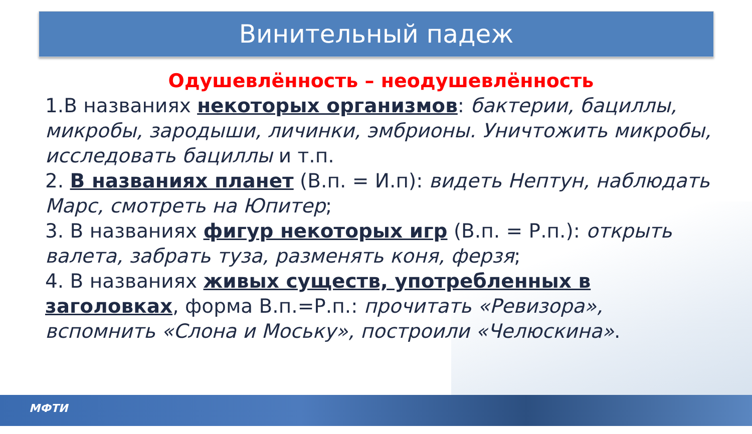Винительный падеж
Одушевлённость – неодушевлённость
1.В названиях некоторых организмов: бактерии, бациллы, микробы, зародыши, личинки, эмбрионы. Уничтожить микробы, исследовать бациллы и т.п.
2. В названиях планет (В.п. = И.п): видеть Нептун, наблюдать Марс, смотреть на Юпитер;
3. В названиях фигур некоторых игр (В.п. = Р.п.): открыть валета, забрать туза, разменять коня, ферзя;
4. В названиях живых существ, употребленных в заголовках, форма В.п.=Р.п.: прочитать «Ревизора», вспомнить «Слона и Моську», построили «Челюскина».
МФТИ